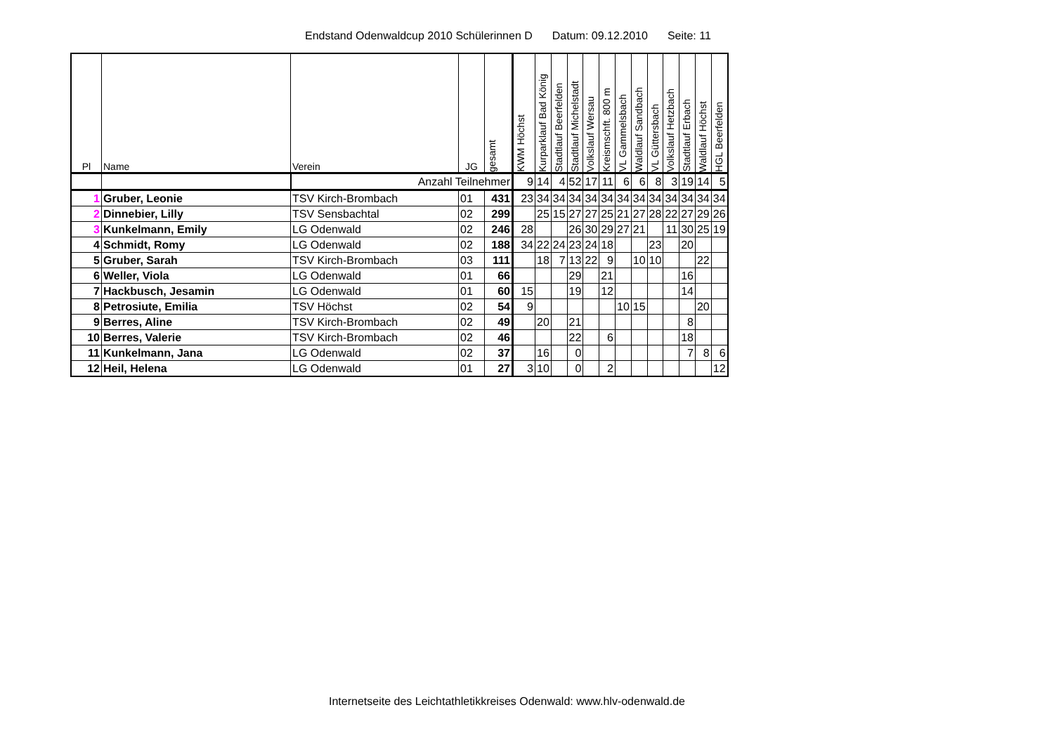Endstand Odenwaldcup 2010 Schülerinnen D Datum: 09.12.2010 Seite: 11
| Pl | Name | Verein | JG | gesamt | KWM Höchst | Kurparklauf Bad König | Stadtlauf Beerfelden | Stadtlauf Michelstadt | Volkslauf Wersau | Kreismschft. 800 m | VL Gammelsbach | Waldlauf Sandbach | VL Güttersbach | Volkslauf Hetzbach | Stadtlauf Erbach | Waldlauf Höchst | HGL Beerfelden |
| --- | --- | --- | --- | --- | --- | --- | --- | --- | --- | --- | --- | --- | --- | --- | --- | --- | --- |
| | | Anzahl Teilnehmer | | | 9 | 14 | 4 | 52 | 17 | 11 | 6 | 6 | 8 | 3 | 19 | 14 | 5 |
| 1 | Gruber, Leonie | TSV Kirch-Brombach | 01 | 431 | 23 | 34 | 34 | 34 | 34 | 34 | 34 | 34 | 34 | 34 | 34 | 34 | 34 |
| 2 | Dinnebier, Lilly | TSV Sensbachtal | 02 | 299 | | 25 | 15 | 27 | 27 | 25 | 21 | 27 | 28 | 22 | 27 | 29 | 26 |
| 3 | Kunkelmann, Emily | LG Odenwald | 02 | 246 | 28 | | | 26 | 30 | 29 | 27 | 21 | | 11 | 30 | 25 | 19 |
| 4 | Schmidt, Romy | LG Odenwald | 02 | 188 | 34 | 22 | 24 | 23 | 24 | 18 | | | 23 | | 20 | | |
| 5 | Gruber, Sarah | TSV Kirch-Brombach | 03 | 111 | | 18 | 7 | 13 | 22 | 9 | | 10 | 10 | | | 22 | |
| 6 | Weller, Viola | LG Odenwald | 01 | 66 | | | | 29 | | 21 | | | | | 16 | | |
| 7 | Hackbusch, Jesamin | LG Odenwald | 01 | 60 | 15 | | | 19 | | 12 | | | | | 14 | | |
| 8 | Petrosiute, Emilia | TSV Höchst | 02 | 54 | 9 | | | | | | 10 | 15 | | | | 20 | |
| 9 | Berres, Aline | TSV Kirch-Brombach | 02 | 49 | | 20 | | 21 | | | | | | | 8 | | |
| 10 | Berres, Valerie | TSV Kirch-Brombach | 02 | 46 | | | | 22 | | 6 | | | | | 18 | | |
| 11 | Kunkelmann, Jana | LG Odenwald | 02 | 37 | | 16 | | 0 | | | | | | | 7 | 8 | 6 |
| 12 | Heil, Helena | LG Odenwald | 01 | 27 | 3 | 10 | | 0 | | 2 | | | | | | | 12 |
Internetseite des Leichtathletikkreises Odenwald: www.hlv-odenwald.de